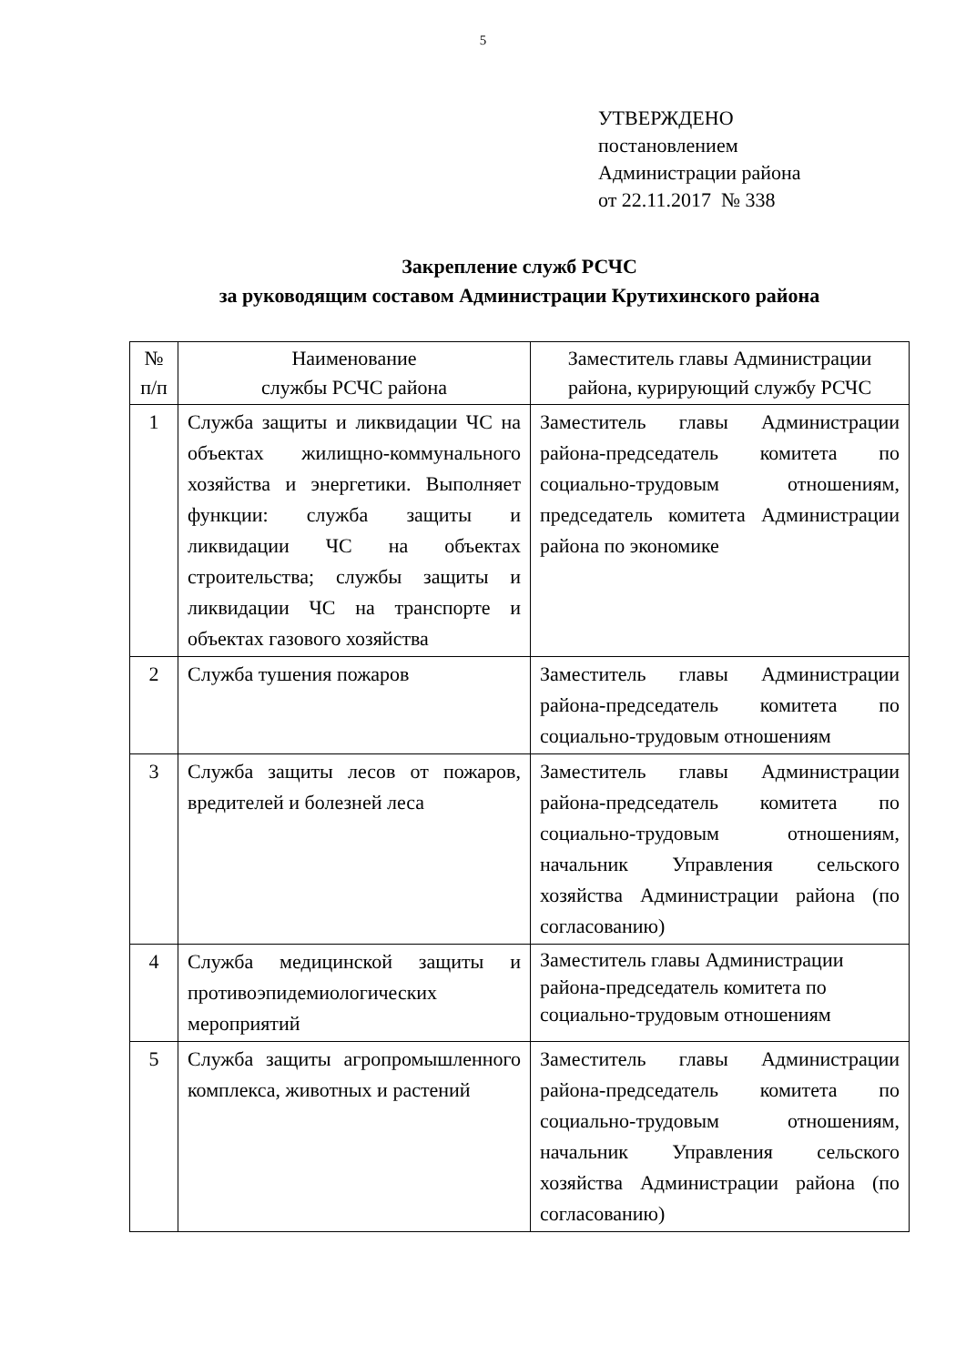5
УТВЕРЖДЕНО
постановлением
Администрации района
от 22.11.2017 № 338
Закрепление служб РСЧС
за руководящим составом Администрации Крутихинского района
| № п/п | Наименование службы РСЧС района | Заместитель главы Администрации района, курирующий службу РСЧС |
| --- | --- | --- |
| 1 | Служба защиты и ликвидации ЧС на объектах жилищно-коммунального хозяйства и энергетики. Выполняет функции: служба защиты и ликвидации ЧС на объектах строительства; службы защиты и ликвидации ЧС на транспорте и объектах газового хозяйства | Заместитель главы Администрации района-председатель комитета по социально-трудовым отношениям, председатель комитета Администрации района по экономике |
| 2 | Служба тушения пожаров | Заместитель главы Администрации района-председатель комитета по социально-трудовым отношениям |
| 3 | Служба защиты лесов от пожаров, вредителей и болезней леса | Заместитель главы Администрации района-председатель комитета по социально-трудовым отношениям, начальник Управления сельского хозяйства Администрации района (по согласованию) |
| 4 | Служба медицинской защиты и противоэпидемиологических мероприятий | Заместитель главы Администрации района-председатель комитета по социально-трудовым отношениям |
| 5 | Служба защиты агропромышленного комплекса, животных и растений | Заместитель главы Администрации района-председатель комитета по социально-трудовым отношениям, начальник Управления сельского хозяйства Администрации района (по согласованию) |